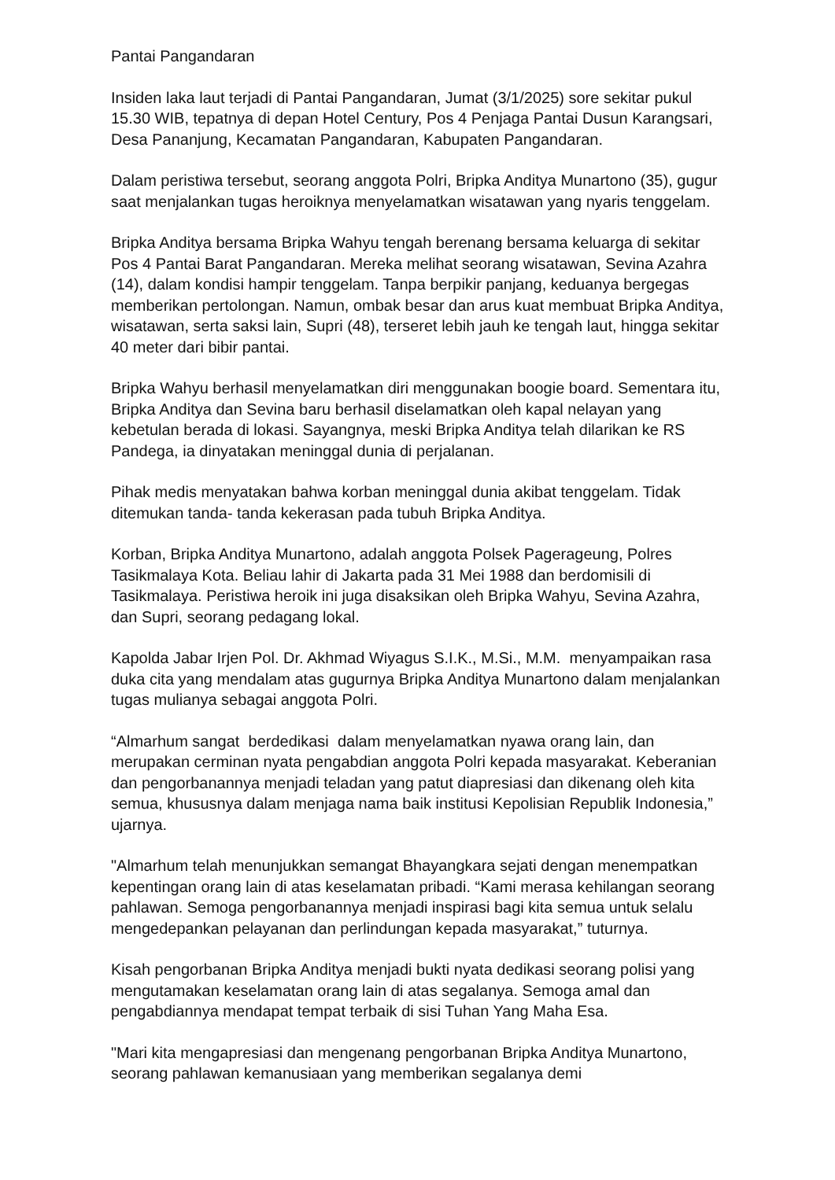Pantai Pangandaran
Insiden laka laut terjadi di Pantai Pangandaran, Jumat (3/1/2025) sore sekitar pukul 15.30 WIB, tepatnya di depan Hotel Century, Pos 4 Penjaga Pantai Dusun Karangsari, Desa Pananjung, Kecamatan Pangandaran, Kabupaten Pangandaran.
Dalam peristiwa tersebut, seorang anggota Polri, Bripka Anditya Munartono (35), gugur saat menjalankan tugas heroiknya menyelamatkan wisatawan yang nyaris tenggelam.
Bripka Anditya bersama Bripka Wahyu tengah berenang bersama keluarga di sekitar Pos 4 Pantai Barat Pangandaran. Mereka melihat seorang wisatawan, Sevina Azahra (14), dalam kondisi hampir tenggelam. Tanpa berpikir panjang, keduanya bergegas memberikan pertolongan. Namun, ombak besar dan arus kuat membuat Bripka Anditya, wisatawan, serta saksi lain, Supri (48), terseret lebih jauh ke tengah laut, hingga sekitar 40 meter dari bibir pantai.
Bripka Wahyu berhasil menyelamatkan diri menggunakan boogie board. Sementara itu, Bripka Anditya dan Sevina baru berhasil diselamatkan oleh kapal nelayan yang kebetulan berada di lokasi. Sayangnya, meski Bripka Anditya telah dilarikan ke RS Pandega, ia dinyatakan meninggal dunia di perjalanan.
Pihak medis menyatakan bahwa korban meninggal dunia akibat tenggelam. Tidak ditemukan tanda- tanda kekerasan pada tubuh Bripka Anditya.
Korban, Bripka Anditya Munartono, adalah anggota Polsek Pagerageung, Polres Tasikmalaya Kota. Beliau lahir di Jakarta pada 31 Mei 1988 dan berdomisili di Tasikmalaya. Peristiwa heroik ini juga disaksikan oleh Bripka Wahyu, Sevina Azahra, dan Supri, seorang pedagang lokal.
Kapolda Jabar Irjen Pol. Dr. Akhmad Wiyagus S.I.K., M.Si., M.M. menyampaikan rasa duka cita yang mendalam atas gugurnya Bripka Anditya Munartono dalam menjalankan tugas mulianya sebagai anggota Polri.
“Almarhum sangat berdedikasi dalam menyelamatkan nyawa orang lain, dan merupakan cerminan nyata pengabdian anggota Polri kepada masyarakat. Keberanian dan pengorbanannya menjadi teladan yang patut diapresiasi dan dikenang oleh kita semua, khususnya dalam menjaga nama baik institusi Kepolisian Republik Indonesia,” ujarnya.
"Almarhum telah menunjukkan semangat Bhayangkara sejati dengan menempatkan kepentingan orang lain di atas keselamatan pribadi. “Kami merasa kehilangan seorang pahlawan. Semoga pengorbanannya menjadi inspirasi bagi kita semua untuk selalu mengedepankan pelayanan dan perlindungan kepada masyarakat,” tuturnya.
Kisah pengorbanan Bripka Anditya menjadi bukti nyata dedikasi seorang polisi yang mengutamakan keselamatan orang lain di atas segalanya. Semoga amal dan pengabdiannya mendapat tempat terbaik di sisi Tuhan Yang Maha Esa.
"Mari kita mengapresiasi dan mengenang pengorbanan Bripka Anditya Munartono, seorang pahlawan kemanusiaan yang memberikan segalanya demi